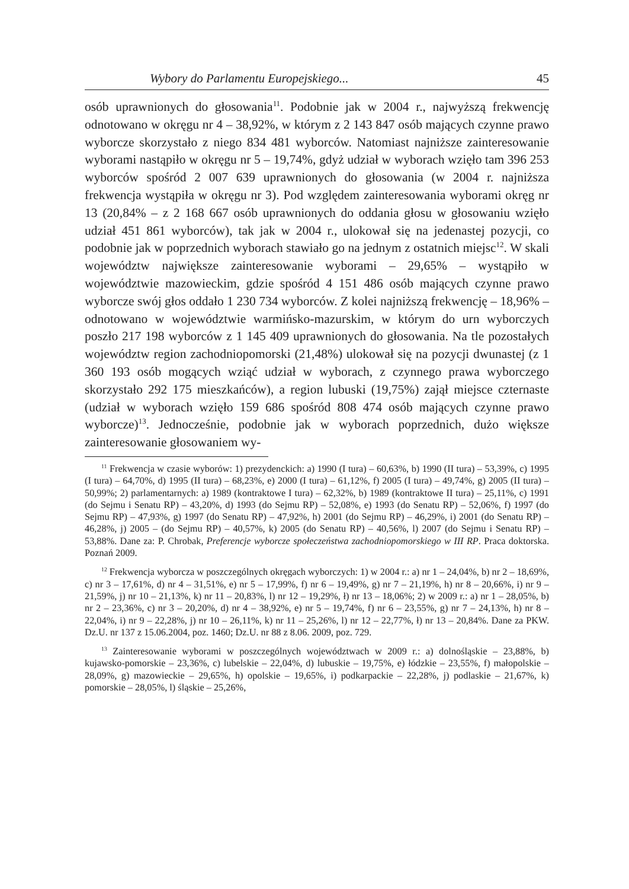Wybory do Parlamentu Europejskiego... 45
osób uprawnionych do głosowania<sup>11</sup>. Podobnie jak w 2004 r., najwyższą frekwencję odnotowano w okręgu nr 4 – 38,92%, w którym z 2 143 847 osób mających czynne prawo wyborcze skorzystało z niego 834 481 wyborców. Natomiast najniższe zainteresowanie wyborami nastąpiło w okręgu nr 5 – 19,74%, gdyż udział w wyborach wzięło tam 396 253 wyborców spośród 2 007 639 uprawnionych do głosowania (w 2004 r. najniższa frekwencja wystąpiła w okręgu nr 3). Pod względem zainteresowania wyborami okręg nr 13 (20,84% – z 2 168 667 osób uprawnionych do oddania głosu w głosowaniu wzięło udział 451 861 wyborców), tak jak w 2004 r., ulokował się na jedenastej pozycji, co podobnie jak w poprzednich wyborach stawiało go na jednym z ostatnich miejsc<sup>12</sup>. W skali województw największe zainteresowanie wyborami – 29,65% – wystąpiło w województwie mazowieckim, gdzie spośród 4 151 486 osób mających czynne prawo wyborcze swój głos oddało 1 230 734 wyborców. Z kolei najniższą frekwencję – 18,96% – odnotowano w województwie warmińsko-mazurskim, w którym do urn wyborczych poszło 217 198 wyborców z 1 145 409 uprawnionych do głosowania. Na tle pozostałych województw region zachodniopomorski (21,48%) ulokował się na pozycji dwunastej (z 1 360 193 osób mogących wziąć udział w wyborach, z czynnego prawa wyborczego skorzystało 292 175 mieszkańców), a region lubuski (19,75%) zajął miejsce czternaste (udział w wyborach wzięło 159 686 spośród 808 474 osób mających czynne prawo wyborcze)<sup>13</sup>. Jednocześnie, podobnie jak w wyborach poprzednich, dużo większe zainteresowanie głosowaniem wy-
<sup>11</sup> Frekwencja w czasie wyborów: 1) prezydenckich: a) 1990 (I tura) – 60,63%, b) 1990 (II tura) – 53,39%, c) 1995 (I tura) – 64,70%, d) 1995 (II tura) – 68,23%, e) 2000 (I tura) – 61,12%, f) 2005 (I tura) – 49,74%, g) 2005 (II tura) – 50,99%; 2) parlamentarnych: a) 1989 (kontraktowe I tura) – 62,32%, b) 1989 (kontraktowe II tura) – 25,11%, c) 1991 (do Sejmu i Senatu RP) – 43,20%, d) 1993 (do Sejmu RP) – 52,08%, e) 1993 (do Senatu RP) – 52,06%, f) 1997 (do Sejmu RP) – 47,93%, g) 1997 (do Senatu RP) – 47,92%, h) 2001 (do Sejmu RP) – 46,29%, i) 2001 (do Senatu RP) – 46,28%, j) 2005 – (do Sejmu RP) – 40,57%, k) 2005 (do Senatu RP) – 40,56%, l) 2007 (do Sejmu i Senatu RP) – 53,88%. Dane za: P. Chrobak, Preferencje wyborcze społeczeństwa zachodniopomorskiego w III RP. Praca doktorska. Poznań 2009.
<sup>12</sup> Frekwencja wyborcza w poszczególnych okręgach wyborczych: 1) w 2004 r.: a) nr 1 – 24,04%, b) nr 2 – 18,69%, c) nr 3 – 17,61%, d) nr 4 – 31,51%, e) nr 5 – 17,99%, f) nr 6 – 19,49%, g) nr 7 – 21,19%, h) nr 8 – 20,66%, i) nr 9 – 21,59%, j) nr 10 – 21,13%, k) nr 11 – 20,83%, l) nr 12 – 19,29%, ł) nr 13 – 18,06%; 2) w 2009 r.: a) nr 1 – 28,05%, b) nr 2 – 23,36%, c) nr 3 – 20,20%, d) nr 4 – 38,92%, e) nr 5 – 19,74%, f) nr 6 – 23,55%, g) nr 7 – 24,13%, h) nr 8 – 22,04%, i) nr 9 – 22,28%, j) nr 10 – 26,11%, k) nr 11 – 25,26%, l) nr 12 – 22,77%, ł) nr 13 – 20,84%. Dane za PKW. Dz.U. nr 137 z 15.06.2004, poz. 1460; Dz.U. nr 88 z 8.06. 2009, poz. 729.
<sup>13</sup> Zainteresowanie wyborami w poszczególnych województwach w 2009 r.: a) dolnośląskie – 23,88%, b) kujawsko-pomorskie – 23,36%, c) lubelskie – 22,04%, d) lubuskie – 19,75%, e) łódzkie – 23,55%, f) małopolskie – 28,09%, g) mazowieckie – 29,65%, h) opolskie – 19,65%, i) podkarpackie – 22,28%, j) podlaskie – 21,67%, k) pomorskie – 28,05%, l) śląskie – 25,26%,